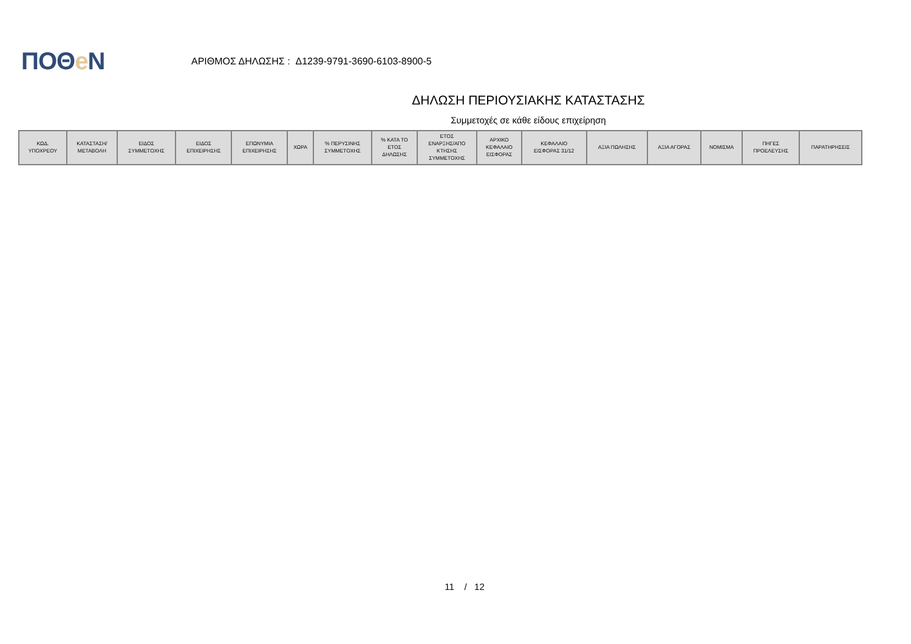ΠΟΘe Ν
ΑΡΙΘΜΟΣ ΔΗΛΩΣΗΣ : Δ1239-9791-3690-6103-8900-5
ΔΗΛΩΣΗ ΠΕΡΙΟΥΣΙΑΚΗΣ ΚΑΤΑΣΤΑΣΗΣ
Συμμετοχές σε κάθε είδους επιχείρηση
| ΚΩΔ. ΥΠΟΧΡΕΟΥ | ΚΑΤΑΣΤΑΣΗ/ ΜΕΤΑΒΟΛΗ | ΕΙΔΟΣ ΣΥΜΜΕΤΟΧΗΣ | ΕΙΔΟΣ ΕΠΙΧΕΙΡΗΣΗΣ | ΕΠΩΝΥΜΙΑ ΕΠΙΧΕΙΡΗΣΗΣ | ΧΩΡΑ | % ΠΕΡΥΣΙΝΗΣ ΣΥΜΜΕΤΟΧΗΣ | % ΚΑΤΑ ΤΟ ΕΤΟΣ ΔΗΛΩΣΗΣ | ΕΤΟΣ ΕΝΑΡΞΗΣ/ΑΠΟ ΚΤΗΣΗΣ ΣΥΜΜΕΤΟΧΗΣ | ΑΡΧΙΚΟ ΚΕΦΑΛΑΙΟ ΕΙΣΦΟΡΑΣ | ΚΕΦΑΛΑΙΟ ΕΙΣΦΟΡΑΣ 31/12 | ΑΞΙΑ ΠΩΛΗΣΗΣ | ΑΞΙΑ ΑΓΟΡΑΣ | ΝΟΜΙΣΜΑ | ΠΗΓΕΣ ΠΡΟΕΛΕΥΣΗΣ | ΠΑΡΑΤΗΡΗΣΕΙΣ |
| --- | --- | --- | --- | --- | --- | --- | --- | --- | --- | --- | --- | --- | --- | --- | --- |
11 / 12